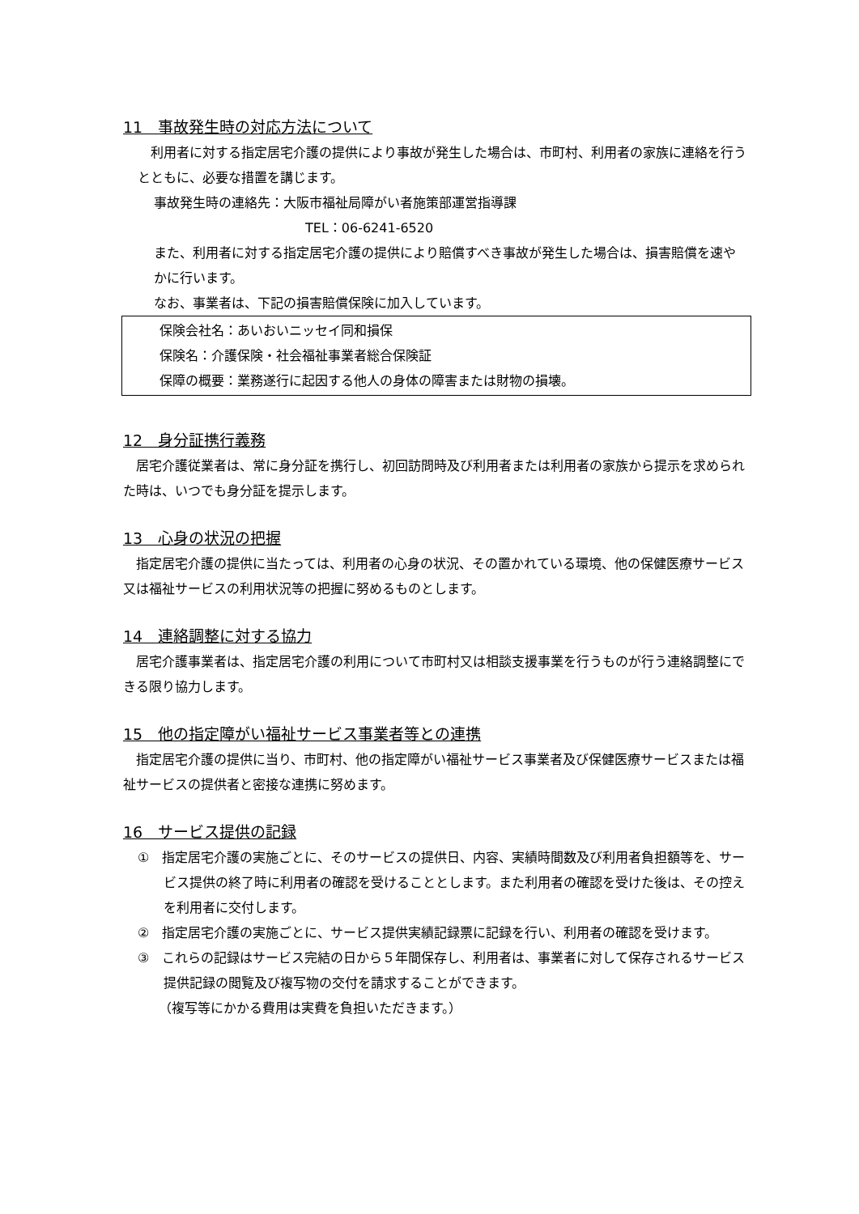11　事故発生時の対応方法について
　利用者に対する指定居宅介護の提供により事故が発生した場合は、市町村、利用者の家族に連絡を行うとともに、必要な措置を講じます。
事故発生時の連絡先：大阪市福祉局障がい者施策部運営指導課
TEL：06-6241-6520
また、利用者に対する指定居宅介護の提供により賠償すべき事故が発生した場合は、損害賠償を速やかに行います。
なお、事業者は、下記の損害賠償保険に加入しています。
保険会社名：あいおいニッセイ同和損保
保険名：介護保険・社会福祉事業者総合保険証
保障の概要：業務遂行に起因する他人の身体の障害または財物の損壊。
12　身分証携行義務
　居宅介護従業者は、常に身分証を携行し、初回訪問時及び利用者または利用者の家族から提示を求められた時は、いつでも身分証を提示します。
13　心身の状況の把握
　指定居宅介護の提供に当たっては、利用者の心身の状況、その置かれている環境、他の保健医療サービス又は福祉サービスの利用状況等の把握に努めるものとします。
14　連絡調整に対する協力
　居宅介護事業者は、指定居宅介護の利用について市町村又は相談支援事業を行うものが行う連絡調整にできる限り協力します。
15　他の指定障がい福祉サービス事業者等との連携
　指定居宅介護の提供に当り、市町村、他の指定障がい福祉サービス事業者及び保健医療サービスまたは福祉サービスの提供者と密接な連携に努めます。
16　サービス提供の記録
①　指定居宅介護の実施ごとに、そのサービスの提供日、内容、実績時間数及び利用者負担額等を、サービス提供の終了時に利用者の確認を受けることとします。また利用者の確認を受けた後は、その控えを利用者に交付します。
②　指定居宅介護の実施ごとに、サービス提供実績記録票に記録を行い、利用者の確認を受けます。
③　これらの記録はサービス完結の日から５年間保存し、利用者は、事業者に対して保存されるサービス提供記録の閲覧及び複写物の交付を請求することができます。
（複写等にかかる費用は実費を負担いただきます。）